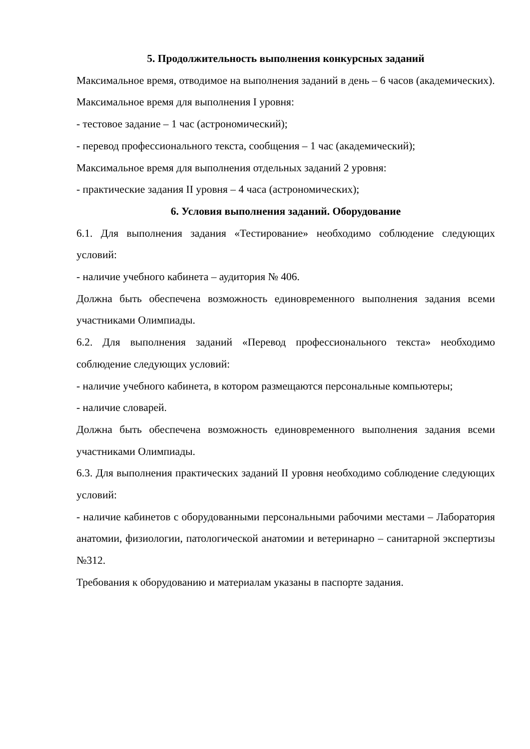5. Продолжительность выполнения конкурсных заданий
Максимальное время, отводимое на выполнения заданий в день – 6 часов (академических).
Максимальное время для выполнения I уровня:
- тестовое задание – 1 час (астрономический);
- перевод профессионального текста, сообщения – 1 час (академический);
Максимальное время для выполнения отдельных заданий 2 уровня:
- практические задания II уровня – 4 часа (астрономических);
6. Условия выполнения заданий. Оборудование
6.1. Для выполнения задания «Тестирование» необходимо соблюдение следующих условий:
- наличие учебного кабинета – аудитория № 406.
Должна быть обеспечена возможность единовременного выполнения задания всеми участниками Олимпиады.
6.2. Для выполнения заданий «Перевод профессионального текста» необходимо соблюдение следующих условий:
- наличие учебного кабинета, в котором размещаются персональные компьютеры;
- наличие словарей.
Должна быть обеспечена возможность единовременного выполнения задания всеми участниками Олимпиады.
6.3. Для выполнения практических заданий II уровня необходимо соблюдение следующих условий:
- наличие кабинетов с оборудованными персональными рабочими местами – Лаборатория анатомии, физиологии, патологической анатомии и ветеринарно – санитарной экспертизы №312.
Требования к оборудованию и материалам указаны в паспорте задания.